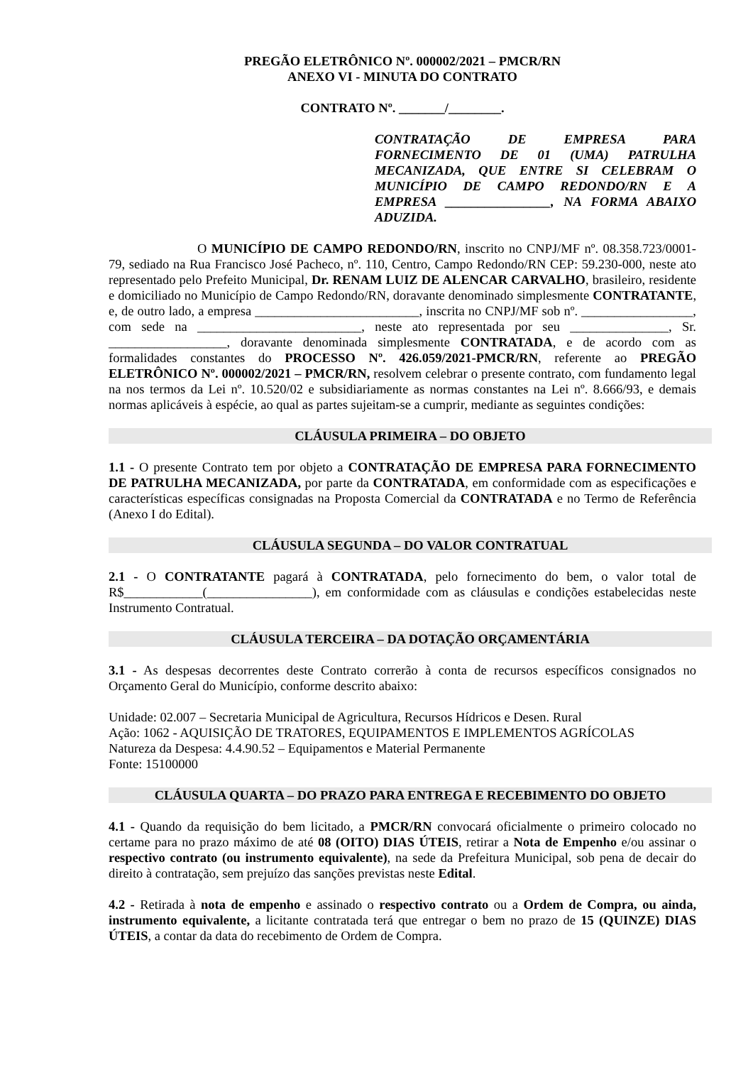PREGÃO ELETRÔNICO Nº. 000002/2021 – PMCR/RN
ANEXO VI - MINUTA DO CONTRATO
CONTRATO Nº. _______/________.
CONTRATAÇÃO DE EMPRESA PARA FORNECIMENTO DE 01 (UMA) PATRULHA MECANIZADA, QUE ENTRE SI CELEBRAM O MUNICÍPIO DE CAMPO REDONDO/RN E A EMPRESA ________________, NA FORMA ABAIXO ADUZIDA.
O MUNICÍPIO DE CAMPO REDONDO/RN, inscrito no CNPJ/MF nº. 08.358.723/0001-79, sediado na Rua Francisco José Pacheco, nº. 110, Centro, Campo Redondo/RN CEP: 59.230-000, neste ato representado pelo Prefeito Municipal, Dr. RENAM LUIZ DE ALENCAR CARVALHO, brasileiro, residente e domiciliado no Município de Campo Redondo/RN, doravante denominado simplesmente CONTRATANTE, e, de outro lado, a empresa _________________________, inscrita no CNPJ/MF sob nº. _________________, com sede na _________________________, neste ato representada por seu _______________, Sr. __________________, doravante denominada simplesmente CONTRATADA, e de acordo com as formalidades constantes do PROCESSO Nº. 426.059/2021-PMCR/RN, referente ao PREGÃO ELETRÔNICO Nº. 000002/2021 – PMCR/RN, resolvem celebrar o presente contrato, com fundamento legal na nos termos da Lei nº. 10.520/02 e subsidiariamente as normas constantes na Lei nº. 8.666/93, e demais normas aplicáveis à espécie, ao qual as partes sujeitam-se a cumprir, mediante as seguintes condições:
CLÁUSULA PRIMEIRA – DO OBJETO
1.1 - O presente Contrato tem por objeto a CONTRATAÇÃO DE EMPRESA PARA FORNECIMENTO DE PATRULHA MECANIZADA, por parte da CONTRATADA, em conformidade com as especificações e características específicas consignadas na Proposta Comercial da CONTRATADA e no Termo de Referência (Anexo I do Edital).
CLÁUSULA SEGUNDA – DO VALOR CONTRATUAL
2.1 - O CONTRATANTE pagará à CONTRATADA, pelo fornecimento do bem, o valor total de R$____________(________________), em conformidade com as cláusulas e condições estabelecidas neste Instrumento Contratual.
CLÁUSULA TERCEIRA – DA DOTAÇÃO ORÇAMENTÁRIA
3.1 - As despesas decorrentes deste Contrato correrão à conta de recursos específicos consignados no Orçamento Geral do Município, conforme descrito abaixo:
Unidade: 02.007 – Secretaria Municipal de Agricultura, Recursos Hídricos e Desen. Rural
Ação: 1062 - AQUISIÇÃO DE TRATORES, EQUIPAMENTOS E IMPLEMENTOS AGRÍCOLAS
Natureza da Despesa: 4.4.90.52 – Equipamentos e Material Permanente
Fonte: 15100000
CLÁUSULA QUARTA – DO PRAZO PARA ENTREGA E RECEBIMENTO DO OBJETO
4.1 - Quando da requisição do bem licitado, a PMCR/RN convocará oficialmente o primeiro colocado no certame para no prazo máximo de até 08 (OITO) DIAS ÚTEIS, retirar a Nota de Empenho e/ou assinar o respectivo contrato (ou instrumento equivalente), na sede da Prefeitura Municipal, sob pena de decair do direito à contratação, sem prejuízo das sanções previstas neste Edital.
4.2 - Retirada à nota de empenho e assinado o respectivo contrato ou a Ordem de Compra, ou ainda, instrumento equivalente, a licitante contratada terá que entregar o bem no prazo de 15 (QUINZE) DIAS ÚTEIS, a contar da data do recebimento de Ordem de Compra.